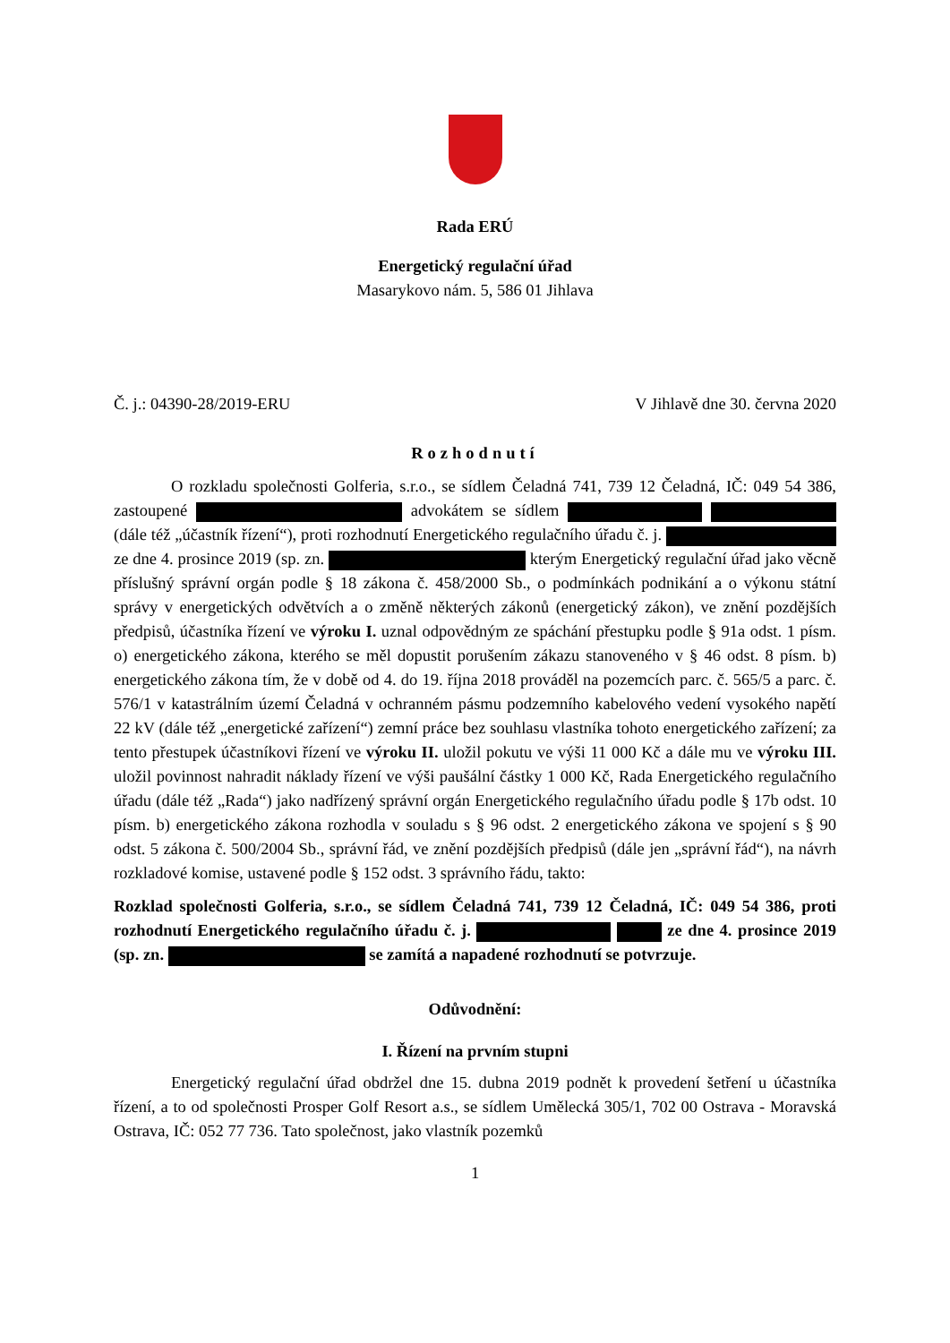Rada ERÚ
Energetický regulační úřad
Masarykovo nám. 5, 586 01 Jihlava
Č. j.: 04390-28/2019-ERU V Jihlavě dne 30. června 2020
Rozhodnutí
O rozkladu společnosti Golferia, s.r.o., se sídlem Čeladná 741, 739 12 Čeladná, IČ: 049 54 386, zastoupené advokátem se sídlem (dále též „účastník řízení“), proti rozhodnutí Energetického regulačního úřadu č. j. ze dne 4. prosince 2019 (sp. zn. kterým Energetický regulační úřad jako věcně příslušný správní orgán podle § 18 zákona č. 458/2000 Sb., o podmínkách podnikání a o výkonu státní správy v energetických odvětvích a o změně některých zákonů (energetický zákon), ve znění pozdějších předpisů, účastníka řízení ve výroku I. uznal odpovědným ze spáchání přestupku podle § 91a odst. 1 písm. o) energetického zákona, kterého se měl dopustit porušením zákazu stanoveného v § 46 odst. 8 písm. b) energetického zákona tím, že v době od 4. do 19. října 2018 prováděl na pozemcích parc. č. 565/5 a parc. č. 576/1 v katastrálním území Čeladná v ochranném pásmu podzemního kabelového vedení vysokého napětí 22 kV (dále též „energetické zařízení“) zemní práce bez souhlasu vlastníka tohoto energetického zařízení; za tento přestupek účastníkovi řízení ve výroku II. uložil pokutu ve výši 11 000 Kč a dále mu ve výroku III. uložil povinnost nahradit náklady řízení ve výši paušální částky 1 000 Kč, Rada Energetického regulačního úřadu (dále též „Rada“) jako nadřízený správní orgán Energetického regulačního úřadu podle § 17b odst. 10 písm. b) energetického zákona rozhodla v souladu s § 96 odst. 2 energetického zákona ve spojení s § 90 odst. 5 zákona č. 500/2004 Sb., správní řád, ve znění pozdějších předpisů (dále jen „správní řád“), na návrh rozkladové komise, ustavené podle § 152 odst. 3 správního řádu, takto:
Rozklad společnosti Golferia, s.r.o., se sídlem Čeladná 741, 739 12 Čeladná, IČ: 049 54 386, proti rozhodnutí Energetického regulačního úřadu č. j. ze dne 4. prosince 2019 (sp. zn. se zamítá a napadené rozhodnutí se potvrzuje.
Odůvodnění:
I. Řízení na prvním stupni
Energetický regulační úřad obdržel dne 15. dubna 2019 podnět k provedení šetření u účastníka řízení, a to od společnosti Prosper Golf Resort a.s., se sídlem Umělecká 305/1, 702 00 Ostrava - Moravská Ostrava, IČ: 052 77 736. Tato společnost, jako vlastník pozemků
1